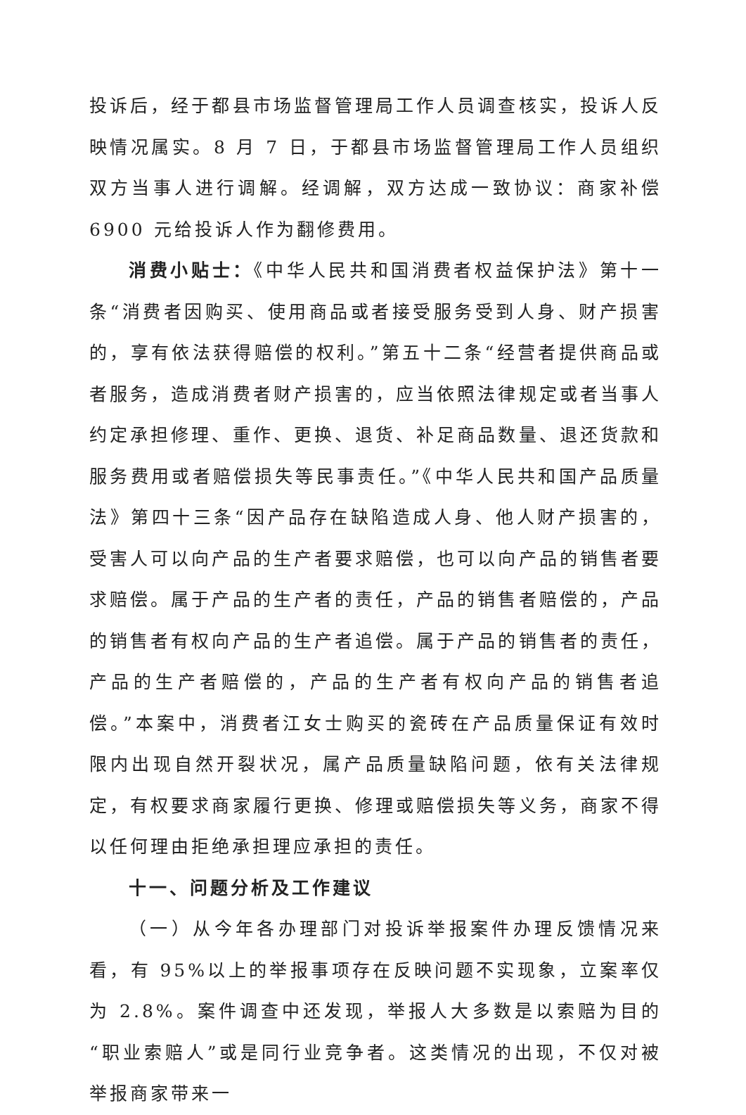投诉后，经于都县市场监督管理局工作人员调查核实，投诉人反映情况属实。8 月 7 日，于都县市场监督管理局工作人员组织双方当事人进行调解。经调解，双方达成一致协议：商家补偿 6900 元给投诉人作为翻修费用。
消费小贴士：《中华人民共和国消费者权益保护法》第十一条“消费者因购买、使用商品或者接受服务受到人身、财产损害的，享有依法获得赔偿的权利。”第五十二条“经营者提供商品或者服务，造成消费者财产损害的，应当依照法律规定或者当事人约定承担修理、重作、更换、退货、补足商品数量、退还货款和服务费用或者赔偿损失等民事责任。”《中华人民共和国产品质量法》第四十三条“因产品存在缺陷造成人身、他人财产损害的，受害人可以向产品的生产者要求赔偿，也可以向产品的销售者要求赔偿。属于产品的生产者的责任，产品的销售者赔偿的，产品的销售者有权向产品的生产者追偿。属于产品的销售者的责任，产品的生产者赔偿的，产品的生产者有权向产品的销售者追偿。”本案中，消费者江女士购买的瓷砖在产品质量保证有效时限内出现自然开裂状况，属产品质量缺陷问题，依有关法律规定，有权要求商家履行更换、修理或赔偿损失等义务，商家不得以任何理由拒绝承担理应承担的责任。
十一、问题分析及工作建议
（一）从今年各办理部门对投诉举报案件办理反馈情况来看，有 95%以上的举报事项存在反映问题不实现象，立案率仅为 2.8%。案件调查中还发现，举报人大多数是以索赔为目的“职业索赔人”或是同行业竞争者。这类情况的出现，不仅对被举报商家带来一